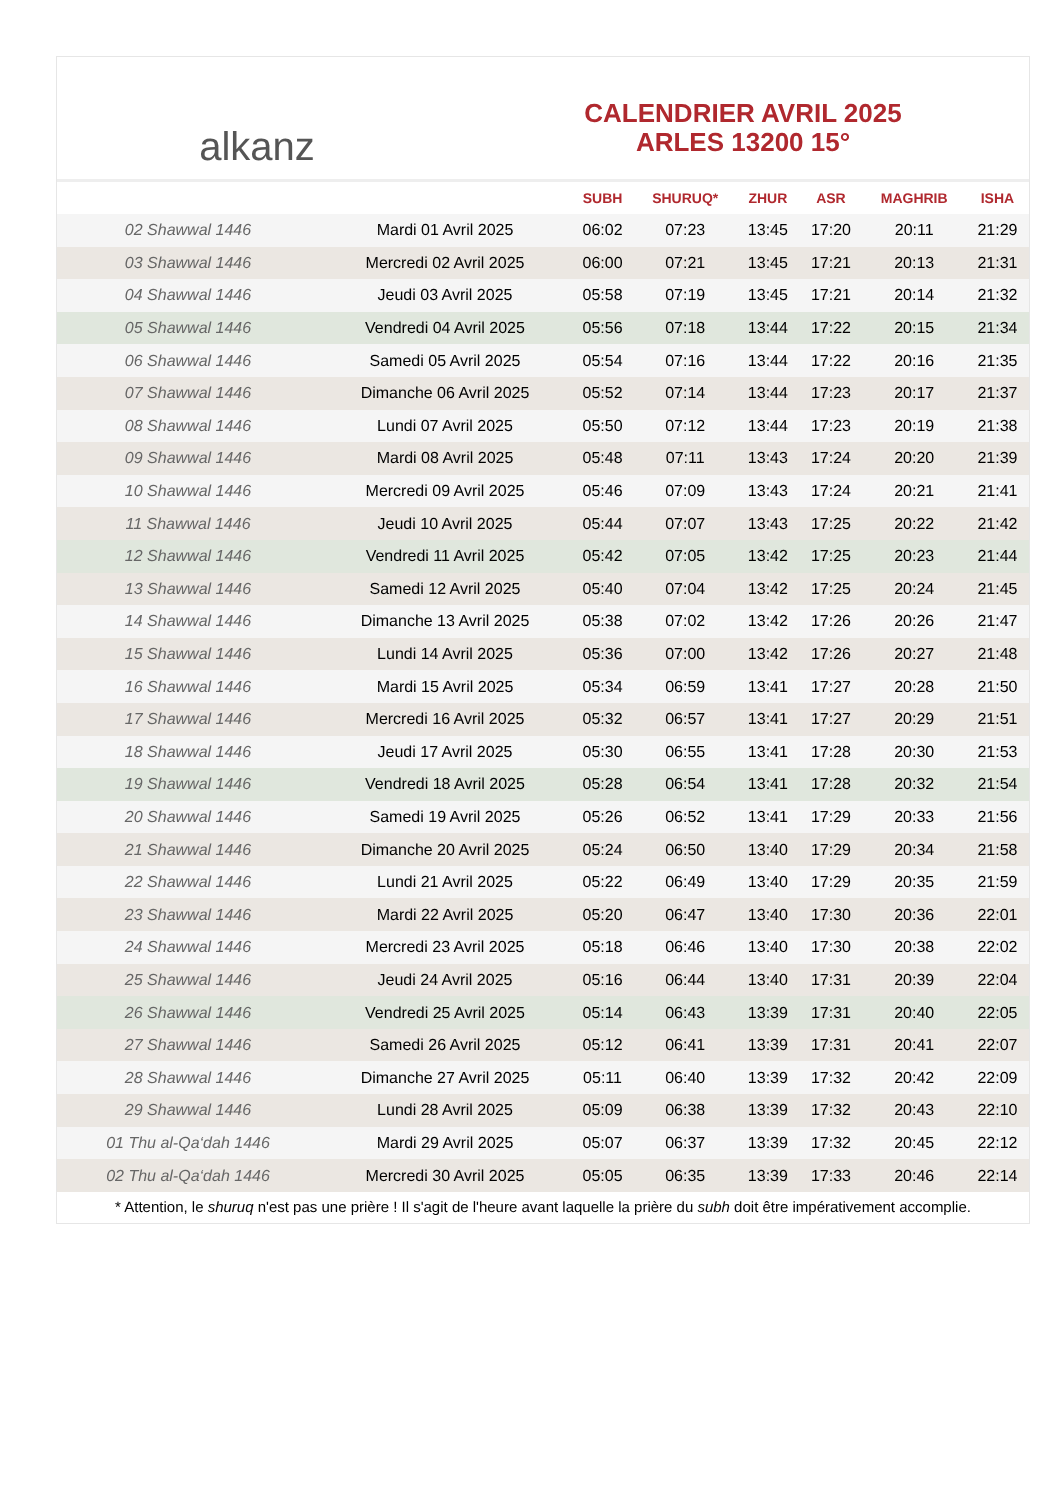alkanz
CALENDRIER AVRIL 2025
ARLES 13200 15°
| | | SUBH | SHURUQ* | ZHUR | ASR | MAGHRIB | ISHA |
| --- | --- | --- | --- | --- | --- | --- | --- |
| 02 Shawwal 1446 | Mardi 01 Avril 2025 | 06:02 | 07:23 | 13:45 | 17:20 | 20:11 | 21:29 |
| 03 Shawwal 1446 | Mercredi 02 Avril 2025 | 06:00 | 07:21 | 13:45 | 17:21 | 20:13 | 21:31 |
| 04 Shawwal 1446 | Jeudi 03 Avril 2025 | 05:58 | 07:19 | 13:45 | 17:21 | 20:14 | 21:32 |
| 05 Shawwal 1446 | Vendredi 04 Avril 2025 | 05:56 | 07:18 | 13:44 | 17:22 | 20:15 | 21:34 |
| 06 Shawwal 1446 | Samedi 05 Avril 2025 | 05:54 | 07:16 | 13:44 | 17:22 | 20:16 | 21:35 |
| 07 Shawwal 1446 | Dimanche 06 Avril 2025 | 05:52 | 07:14 | 13:44 | 17:23 | 20:17 | 21:37 |
| 08 Shawwal 1446 | Lundi 07 Avril 2025 | 05:50 | 07:12 | 13:44 | 17:23 | 20:19 | 21:38 |
| 09 Shawwal 1446 | Mardi 08 Avril 2025 | 05:48 | 07:11 | 13:43 | 17:24 | 20:20 | 21:39 |
| 10 Shawwal 1446 | Mercredi 09 Avril 2025 | 05:46 | 07:09 | 13:43 | 17:24 | 20:21 | 21:41 |
| 11 Shawwal 1446 | Jeudi 10 Avril 2025 | 05:44 | 07:07 | 13:43 | 17:25 | 20:22 | 21:42 |
| 12 Shawwal 1446 | Vendredi 11 Avril 2025 | 05:42 | 07:05 | 13:42 | 17:25 | 20:23 | 21:44 |
| 13 Shawwal 1446 | Samedi 12 Avril 2025 | 05:40 | 07:04 | 13:42 | 17:25 | 20:24 | 21:45 |
| 14 Shawwal 1446 | Dimanche 13 Avril 2025 | 05:38 | 07:02 | 13:42 | 17:26 | 20:26 | 21:47 |
| 15 Shawwal 1446 | Lundi 14 Avril 2025 | 05:36 | 07:00 | 13:42 | 17:26 | 20:27 | 21:48 |
| 16 Shawwal 1446 | Mardi 15 Avril 2025 | 05:34 | 06:59 | 13:41 | 17:27 | 20:28 | 21:50 |
| 17 Shawwal 1446 | Mercredi 16 Avril 2025 | 05:32 | 06:57 | 13:41 | 17:27 | 20:29 | 21:51 |
| 18 Shawwal 1446 | Jeudi 17 Avril 2025 | 05:30 | 06:55 | 13:41 | 17:28 | 20:30 | 21:53 |
| 19 Shawwal 1446 | Vendredi 18 Avril 2025 | 05:28 | 06:54 | 13:41 | 17:28 | 20:32 | 21:54 |
| 20 Shawwal 1446 | Samedi 19 Avril 2025 | 05:26 | 06:52 | 13:41 | 17:29 | 20:33 | 21:56 |
| 21 Shawwal 1446 | Dimanche 20 Avril 2025 | 05:24 | 06:50 | 13:40 | 17:29 | 20:34 | 21:58 |
| 22 Shawwal 1446 | Lundi 21 Avril 2025 | 05:22 | 06:49 | 13:40 | 17:29 | 20:35 | 21:59 |
| 23 Shawwal 1446 | Mardi 22 Avril 2025 | 05:20 | 06:47 | 13:40 | 17:30 | 20:36 | 22:01 |
| 24 Shawwal 1446 | Mercredi 23 Avril 2025 | 05:18 | 06:46 | 13:40 | 17:30 | 20:38 | 22:02 |
| 25 Shawwal 1446 | Jeudi 24 Avril 2025 | 05:16 | 06:44 | 13:40 | 17:31 | 20:39 | 22:04 |
| 26 Shawwal 1446 | Vendredi 25 Avril 2025 | 05:14 | 06:43 | 13:39 | 17:31 | 20:40 | 22:05 |
| 27 Shawwal 1446 | Samedi 26 Avril 2025 | 05:12 | 06:41 | 13:39 | 17:31 | 20:41 | 22:07 |
| 28 Shawwal 1446 | Dimanche 27 Avril 2025 | 05:11 | 06:40 | 13:39 | 17:32 | 20:42 | 22:09 |
| 29 Shawwal 1446 | Lundi 28 Avril 2025 | 05:09 | 06:38 | 13:39 | 17:32 | 20:43 | 22:10 |
| 01 Thu al-Qa‘dah 1446 | Mardi 29 Avril 2025 | 05:07 | 06:37 | 13:39 | 17:32 | 20:45 | 22:12 |
| 02 Thu al-Qa‘dah 1446 | Mercredi 30 Avril 2025 | 05:05 | 06:35 | 13:39 | 17:33 | 20:46 | 22:14 |
* Attention, le shuruq n'est pas une prière ! Il s'agit de l'heure avant laquelle la prière du subh doit être impérativement accomplie.